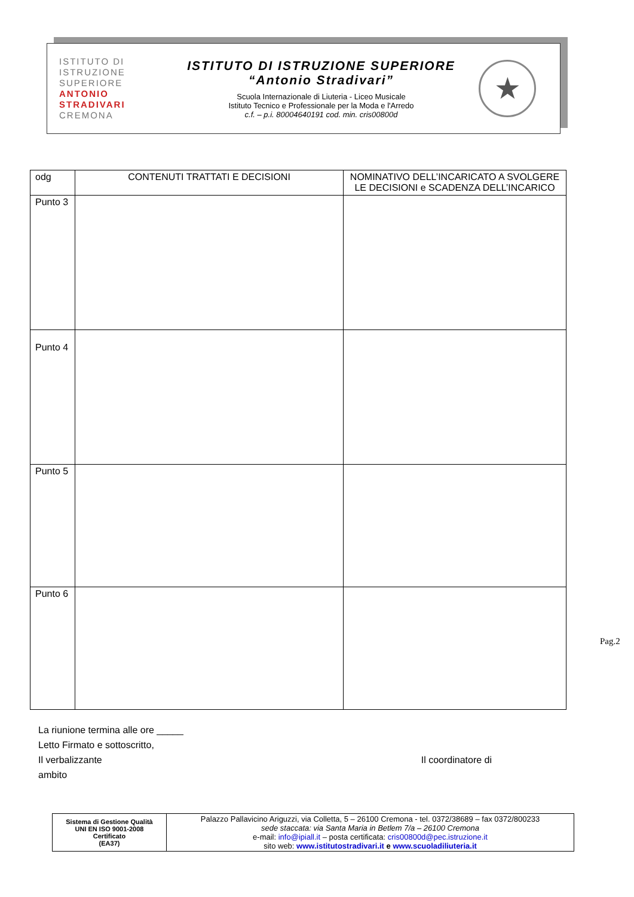ISTITUTO DI
ISTRUZIONE
SUPERIORE
ANTONIO
STRADIVARI
CREMONA
ISTITUTO DI ISTRUZIONE SUPERIORE
“Antonio Stradivari”
Scuola Internazionale di Liuteria - Liceo Musicale
Istituto Tecnico e Professionale per la Moda e l'Arredo
c.f. – p.i. 80004640191 cod. min. cris00800d
★
| odg | CONTENUTI TRATTATI E DECISIONI | NOMINATIVO DELL’INCARICATO A SVOLGERE LE DECISIONI e SCADENZA DELL’INCARICO |
| --- | --- | --- |
| Punto 3 | | |
| Punto 4 | | |
| Punto 5 | | |
| Punto 6 | | |
Pag.2
La riunione termina alle ore _____
Letto Firmato e sottoscritto,
Il verbalizzante Il coordinatore di ambito
| Sistema di Gestione Qualità UNI EN ISO 9001-2008 Certificato (EA37) | Palazzo Pallavicino Ariguzzi, via Colletta, 5 – 26100 Cremona - tel. 0372/38689 – fax 0372/800233 sede staccata: via Santa Maria in Betlem 7/a – 26100 Cremona e-mail: info@ipiall.it – posta certificata: cris00800d@pec.istruzione.it sito web: www.istitutostradivari.it e www.scuoladiliuteria.it |